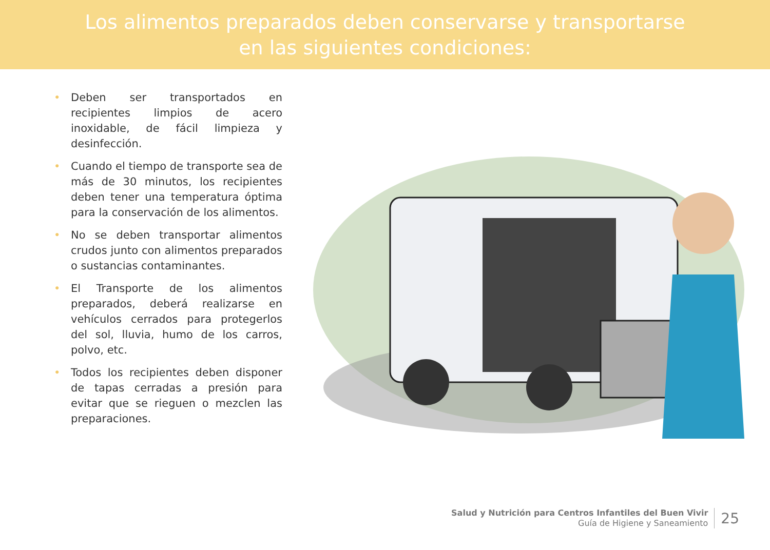Los alimentos preparados deben conservarse y transportarse
en las siguientes condiciones:
• Deben ser transportados en recipientes limpios de acero inoxidable, de fácil limpieza y desinfección.
• Cuando el tiempo de transporte sea de más de 30 minutos, los recipientes deben tener una temperatura óptima para la conservación de los alimentos.
• No se deben transportar alimentos crudos junto con alimentos preparados o sustancias contaminantes.
• El Transporte de los alimentos preparados, deberá realizarse en vehículos cerrados para protegerlos del sol, lluvia, humo de los carros, polvo, etc.
• Todos los recipientes deben disponer de tapas cerradas a presión para evitar que se rieguen o mezclen las preparaciones.
Salud y Nutrición para Centros Infantiles del Buen Vivir
Guía de Higiene y Saneamiento
25